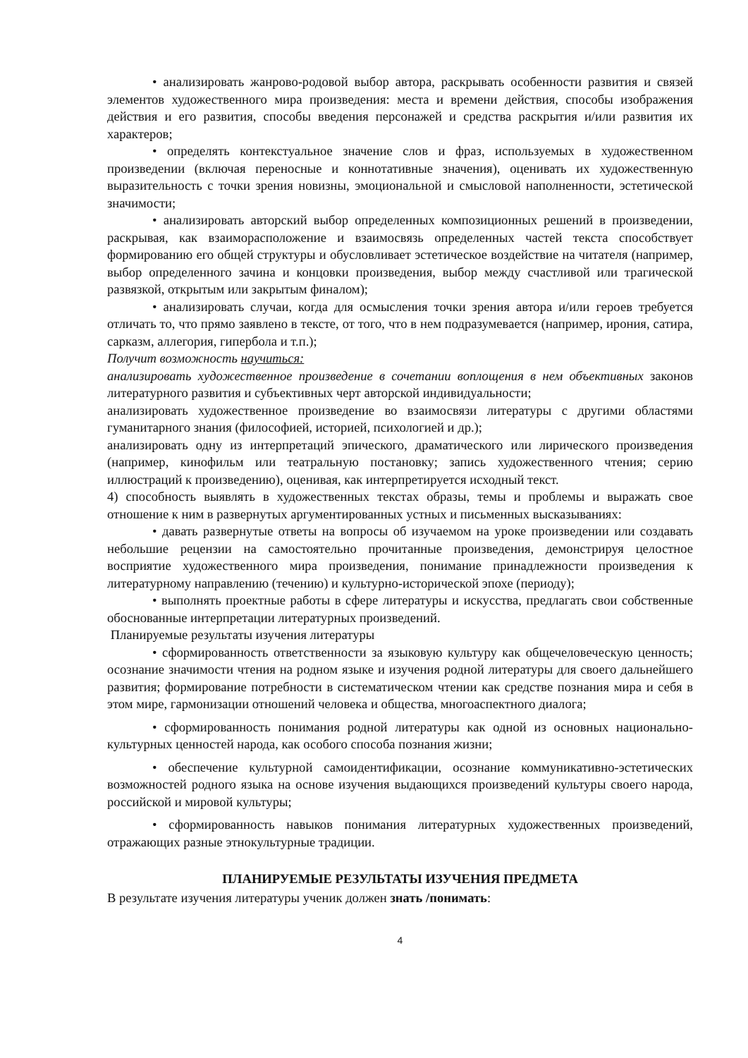• анализировать жанрово-родовой выбор автора, раскрывать особенности развития и связей элементов художественного мира произведения: места и времени действия, способы изображения действия и его развития, способы введения персонажей и средства раскрытия и/или развития их характеров;
• определять контекстуальное значение слов и фраз, используемых в художественном произведении (включая переносные и коннотативные значения), оценивать их художественную выразительность с точки зрения новизны, эмоциональной и смысловой наполненности, эстетической значимости;
• анализировать авторский выбор определенных композиционных решений в произведении, раскрывая, как взаиморасположение и взаимосвязь определенных частей текста способствует формированию его общей структуры и обусловливает эстетическое воздействие на читателя (например, выбор определенного зачина и концовки произведения, выбор между счастливой или трагической развязкой, открытым или закрытым финалом);
• анализировать случаи, когда для осмысления точки зрения автора и/или героев требуется отличать то, что прямо заявлено в тексте, от того, что в нем подразумевается (например, ирония, сатира, сарказм, аллегория, гипербола и т.п.);
Получит возможность научиться:
анализировать художественное произведение в сочетании воплощения в нем объективных законов литературного развития и субъективных черт авторской индивидуальности;
анализировать художественное произведение во взаимосвязи литературы с другими областями гуманитарного знания (философией, историей, психологией и др.);
анализировать одну из интерпретаций эпического, драматического или лирического произведения (например, кинофильм или театральную постановку; запись художественного чтения; серию иллюстраций к произведению), оценивая, как интерпретируется исходный текст.
4) способность выявлять в художественных текстах образы, темы и проблемы и выражать свое отношение к ним в развернутых аргументированных устных и письменных высказываниях:
• давать развернутые ответы на вопросы об изучаемом на уроке произведении или создавать небольшие рецензии на самостоятельно прочитанные произведения, демонстрируя целостное восприятие художественного мира произведения, понимание принадлежности произведения к литературному направлению (течению) и культурно-исторической эпохе (периоду);
• выполнять проектные работы в сфере литературы и искусства, предлагать свои собственные обоснованные интерпретации литературных произведений.
Планируемые результаты изучения литературы
• сформированность ответственности за языковую культуру как общечеловеческую ценность; осознание значимости чтения на родном языке и изучения родной литературы для своего дальнейшего развития; формирование потребности в систематическом чтении как средстве познания мира и себя в этом мире, гармонизации отношений человека и общества, многоаспектного диалога;
• сформированность понимания родной литературы как одной из основных национально-культурных ценностей народа, как особого способа познания жизни;
• обеспечение культурной самоидентификации, осознание коммуникативно-эстетических возможностей родного языка на основе изучения выдающихся произведений культуры своего народа, российской и мировой культуры;
• сформированность навыков понимания литературных художественных произведений, отражающих разные этнокультурные традиции.
ПЛАНИРУЕМЫЕ РЕЗУЛЬТАТЫ ИЗУЧЕНИЯ ПРЕДМЕТА
В результате изучения литературы ученик должен знать /понимать:
4